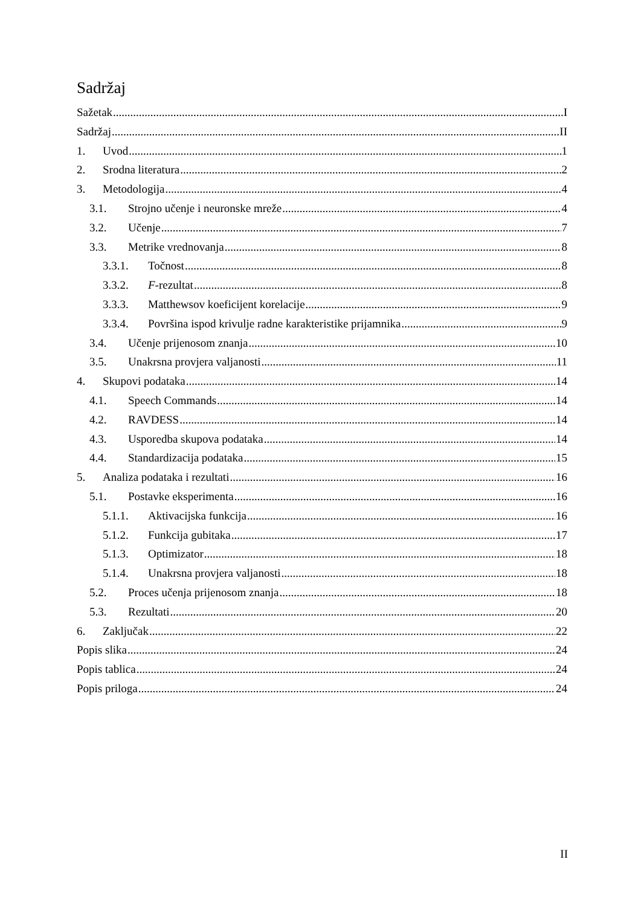Sadržaj
Sažetak I
Sadržaj II
1. Uvod 1
2. Srodna literatura 2
3. Metodologija 4
3.1. Strojno učenje i neuronske mreže 4
3.2. Učenje 7
3.3. Metrike vrednovanja 8
3.3.1. Točnost 8
3.3.2. F-rezultat 8
3.3.3. Matthewsov koeficijent korelacije 9
3.3.4. Površina ispod krivulje radne karakteristike prijamnika 9
3.4. Učenje prijenosom znanja 10
3.5. Unakrsna provjera valjanosti 11
4. Skupovi podataka 14
4.1. Speech Commands 14
4.2. RAVDESS 14
4.3. Usporedba skupova podataka 14
4.4. Standardizacija podataka 15
5. Analiza podataka i rezultati 16
5.1. Postavke eksperimenta 16
5.1.1. Aktivacijska funkcija 16
5.1.2. Funkcija gubitaka 17
5.1.3. Optimizator 18
5.1.4. Unakrsna provjera valjanosti 18
5.2. Proces učenja prijenosom znanja 18
5.3. Rezultati 20
6. Zaključak 22
Popis slika 24
Popis tablica 24
Popis priloga 24
II